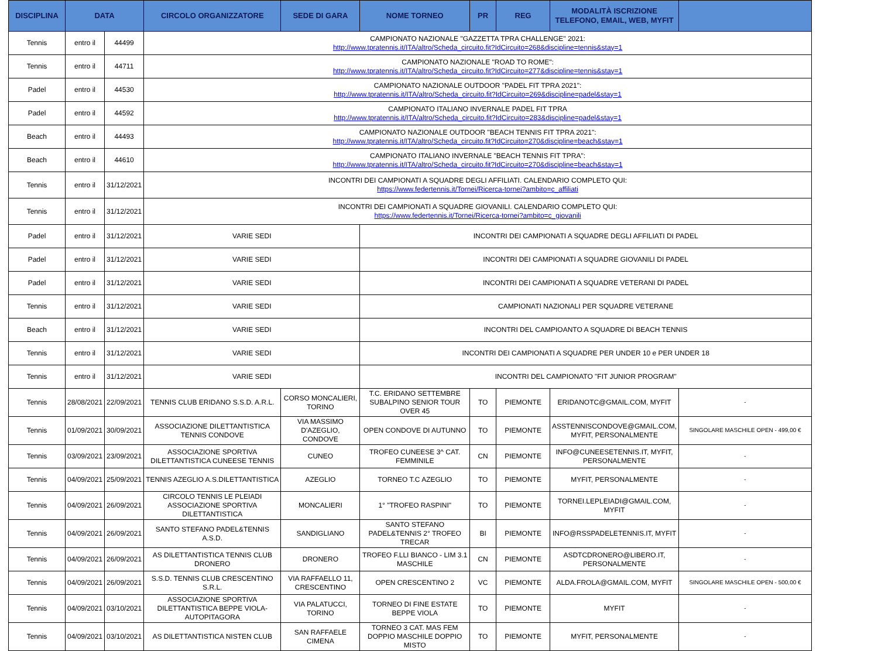| DISCIPLINA | DATA | | CIRCOLO ORGANIZZATORE | SEDE DI GARA | NOME TORNEO | PR | REG | MODALITÀ ISCRIZIONE TELEFONO, EMAIL, WEB, MYFIT | |
| --- | --- | --- | --- | --- | --- | --- | --- | --- | --- |
| Tennis | entro il | 44499 | CAMPIONATO NAZIONALE "GAZZETTA TPRA CHALLENGE" 2021: http://www.tpratennis.it/ITA/altro/Scheda_circuito.fit?IdCircuito=268&discipline=tennis&stay=1 | | | | | | |
| Tennis | entro il | 44711 | CAMPIONATO NAZIONALE "ROAD TO ROME": http://www.tpratennis.it/ITA/altro/Scheda_circuito.fit?IdCircuito=277&discipline=tennis&stay=1 | | | | | | |
| Padel | entro il | 44530 | CAMPIONATO NAZIONALE OUTDOOR "PADEL FIT TPRA 2021": http://www.tpratennis.it/ITA/altro/Scheda_circuito.fit?IdCircuito=269&discipline=padel&stay=1 | | | | | | |
| Padel | entro il | 44592 | CAMPIONATO ITALIANO INVERNALE PADEL FIT TPRA http://www.tpratennis.it/ITA/altro/Scheda_circuito.fit?IdCircuito=283&discipline=padel&stay=1 | | | | | | |
| Beach | entro il | 44493 | CAMPIONATO NAZIONALE OUTDOOR "BEACH TENNIS FIT TPRA 2021": http://www.tpratennis.it/ITA/altro/Scheda_circuito.fit?IdCircuito=270&discipline=beach&stay=1 | | | | | | |
| Beach | entro il | 44610 | CAMPIONATO ITALIANO INVERNALE "BEACH TENNIS FIT TPRA": http://www.tpratennis.it/ITA/altro/Scheda_circuito.fit?IdCircuito=270&discipline=beach&stay=1 | | | | | | |
| Tennis | entro il | 31/12/2021 | INCONTRI DEI CAMPIONATI A SQUADRE DEGLI AFFILIATI. CALENDARIO COMPLETO QUI: https://www.federtennis.it/Tornei/Ricerca-tornei?ambito=c_affiliati | | | | | | |
| Tennis | entro il | 31/12/2021 | INCONTRI DEI CAMPIONATI A SQUADRE GIOVANILI. CALENDARIO COMPLETO QUI: https://www.federtennis.it/Tornei/Ricerca-tornei?ambito=c_giovanili | | | | | | |
| Padel | entro il | 31/12/2021 | VARIE SEDI | | INCONTRI DEI CAMPIONATI A SQUADRE DEGLI AFFILIATI DI PADEL | | | | |
| Padel | entro il | 31/12/2021 | VARIE SEDI | | INCONTRI DEI CAMPIONATI A SQUADRE GIOVANILI DI PADEL | | | | |
| Padel | entro il | 31/12/2021 | VARIE SEDI | | INCONTRI DEI CAMPIONATI A SQUADRE VETERANI DI PADEL | | | | |
| Tennis | entro il | 31/12/2021 | VARIE SEDI | | CAMPIONATI NAZIONALI PER SQUADRE VETERANE | | | | |
| Beach | entro il | 31/12/2021 | VARIE SEDI | | INCONTRI DEL CAMPIOANTO A SQUADRE DI BEACH TENNIS | | | | |
| Tennis | entro il | 31/12/2021 | VARIE SEDI | | INCONTRI DEI CAMPIONATI A SQUADRE PER UNDER 10 e PER UNDER 18 | | | | |
| Tennis | entro il | 31/12/2021 | VARIE SEDI | | INCONTRI DEL CAMPIONATO "FIT JUNIOR PROGRAM" | | | | |
| Tennis | 28/08/2021 | 22/09/2021 | TENNIS CLUB ERIDANO S.S.D. A.R.L. | CORSO MONCALIERI, TORINO | T.C. ERIDANO SETTEMBRE SUBALPINO SENIOR TOUR OVER 45 | TO | PIEMONTE | ERIDANOTC@GMAIL.COM, MYFIT | - |
| Tennis | 01/09/2021 | 30/09/2021 | ASSOCIAZIONE DILETTANTISTICA TENNIS CONDOVE | VIA MASSIMO D'AZEGLIO, CONDOVE | OPEN CONDOVE DI AUTUNNO | TO | PIEMONTE | ASSTENNISCONDOVE@GMAIL.COM, MYFIT, PERSONALMENTE | SINGOLARE MASCHILE OPEN - 499,00 € |
| Tennis | 03/09/2021 | 23/09/2021 | ASSOCIAZIONE SPORTIVA DILETTANTISTICA CUNEESE TENNIS | CUNEO | TROFEO CUNEESE 3^ CAT. FEMMINILE | CN | PIEMONTE | INFO@CUNEESETENNIS.IT, MYFIT, PERSONALMENTE | - |
| Tennis | 04/09/2021 | 25/09/2021 | TENNIS AZEGLIO A.S.DILETTANTISTICA | AZEGLIO | TORNEO T.C AZEGLIO | TO | PIEMONTE | MYFIT, PERSONALMENTE | - |
| Tennis | 04/09/2021 | 26/09/2021 | CIRCOLO TENNIS LE PLEIADI ASSOCIAZIONE SPORTIVA DILETTANTISTICA | MONCALIERI | 1° "TROFEO RASPINI" | TO | PIEMONTE | TORNEI.LEPLEIADI@GMAIL.COM, MYFIT | - |
| Tennis | 04/09/2021 | 26/09/2021 | SANTO STEFANO PADEL&TENNIS A.S.D. | SANDIGLIANO | SANTO STEFANO PADEL&TENNIS 2° TROFEO TRECAR | BI | PIEMONTE | INFO@RSSPADELETENNIS.IT, MYFIT | - |
| Tennis | 04/09/2021 | 26/09/2021 | AS DILETTANTISTICA TENNIS CLUB DRONERO | DRONERO | TROFEO F.LLI BIANCO - LIM 3.1 MASCHILE | CN | PIEMONTE | ASDTCDRONERO@LIBERO.IT, PERSONALMENTE | - |
| Tennis | 04/09/2021 | 26/09/2021 | S.S.D. TENNIS CLUB CRESCENTINO S.R.L. | VIA RAFFAELLO 11, CRESCENTINO | OPEN CRESCENTINO 2 | VC | PIEMONTE | ALDA.FROLA@GMAIL.COM, MYFIT | SINGOLARE MASCHILE OPEN - 500,00 € |
| Tennis | 04/09/2021 | 03/10/2021 | ASSOCIAZIONE SPORTIVA DILETTANTISTICA BEPPE VIOLA-AUTOPITAGORA | VIA PALATUCCI, TORINO | TORNEO DI FINE ESTATE BEPPE VIOLA | TO | PIEMONTE | MYFIT | - |
| Tennis | 04/09/2021 | 03/10/2021 | AS DILETTANTISTICA NISTEN CLUB | SAN RAFFAELE CIMENA | TORNEO 3 CAT. MAS FEM DOPPIO MASCHILE DOPPIO MISTO | TO | PIEMONTE | MYFIT, PERSONALMENTE | - |